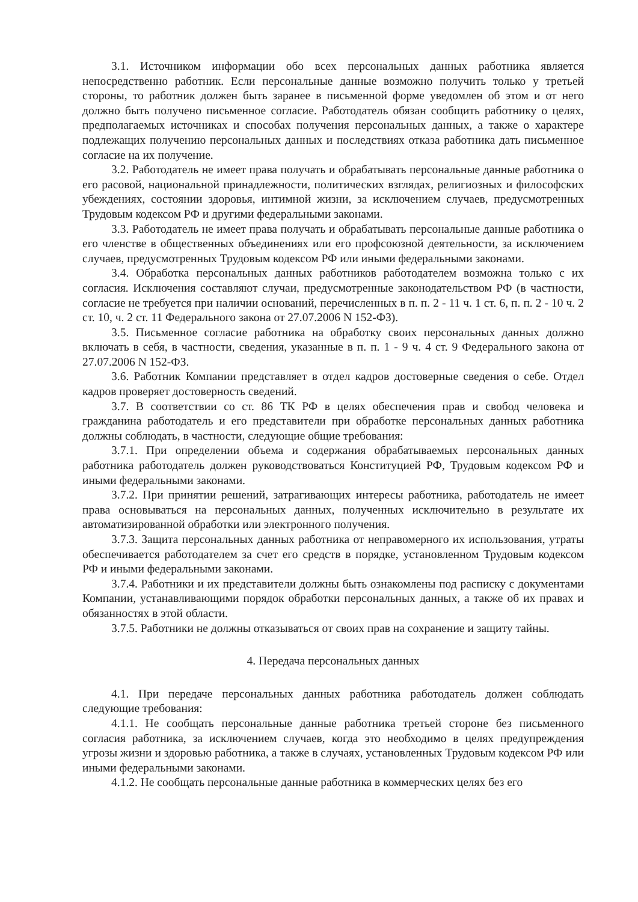3.1. Источником информации обо всех персональных данных работника является непосредственно работник. Если персональные данные возможно получить только у третьей стороны, то работник должен быть заранее в письменной форме уведомлен об этом и от него должно быть получено письменное согласие. Работодатель обязан сообщить работнику о целях, предполагаемых источниках и способах получения персональных данных, а также о характере подлежащих получению персональных данных и последствиях отказа работника дать письменное согласие на их получение.
3.2. Работодатель не имеет права получать и обрабатывать персональные данные работника о его расовой, национальной принадлежности, политических взглядах, религиозных и философских убеждениях, состоянии здоровья, интимной жизни, за исключением случаев, предусмотренных Трудовым кодексом РФ и другими федеральными законами.
3.3. Работодатель не имеет права получать и обрабатывать персональные данные работника о его членстве в общественных объединениях или его профсоюзной деятельности, за исключением случаев, предусмотренных Трудовым кодексом РФ или иными федеральными законами.
3.4. Обработка персональных данных работников работодателем возможна только с их согласия. Исключения составляют случаи, предусмотренные законодательством РФ (в частности, согласие не требуется при наличии оснований, перечисленных в п. п. 2 - 11 ч. 1 ст. 6, п. п. 2 - 10 ч. 2 ст. 10, ч. 2 ст. 11 Федерального закона от 27.07.2006 N 152-ФЗ).
3.5. Письменное согласие работника на обработку своих персональных данных должно включать в себя, в частности, сведения, указанные в п. п. 1 - 9 ч. 4 ст. 9 Федерального закона от 27.07.2006 N 152-ФЗ.
3.6. Работник Компании представляет в отдел кадров достоверные сведения о себе. Отдел кадров проверяет достоверность сведений.
3.7. В соответствии со ст. 86 ТК РФ в целях обеспечения прав и свобод человека и гражданина работодатель и его представители при обработке персональных данных работника должны соблюдать, в частности, следующие общие требования:
3.7.1. При определении объема и содержания обрабатываемых персональных данных работника работодатель должен руководствоваться Конституцией РФ, Трудовым кодексом РФ и иными федеральными законами.
3.7.2. При принятии решений, затрагивающих интересы работника, работодатель не имеет права основываться на персональных данных, полученных исключительно в результате их автоматизированной обработки или электронного получения.
3.7.3. Защита персональных данных работника от неправомерного их использования, утраты обеспечивается работодателем за счет его средств в порядке, установленном Трудовым кодексом РФ и иными федеральными законами.
3.7.4. Работники и их представители должны быть ознакомлены под расписку с документами Компании, устанавливающими порядок обработки персональных данных, а также об их правах и обязанностях в этой области.
3.7.5. Работники не должны отказываться от своих прав на сохранение и защиту тайны.
4. Передача персональных данных
4.1. При передаче персональных данных работника работодатель должен соблюдать следующие требования:
4.1.1. Не сообщать персональные данные работника третьей стороне без письменного согласия работника, за исключением случаев, когда это необходимо в целях предупреждения угрозы жизни и здоровью работника, а также в случаях, установленных Трудовым кодексом РФ или иными федеральными законами.
4.1.2. Не сообщать персональные данные работника в коммерческих целях без его